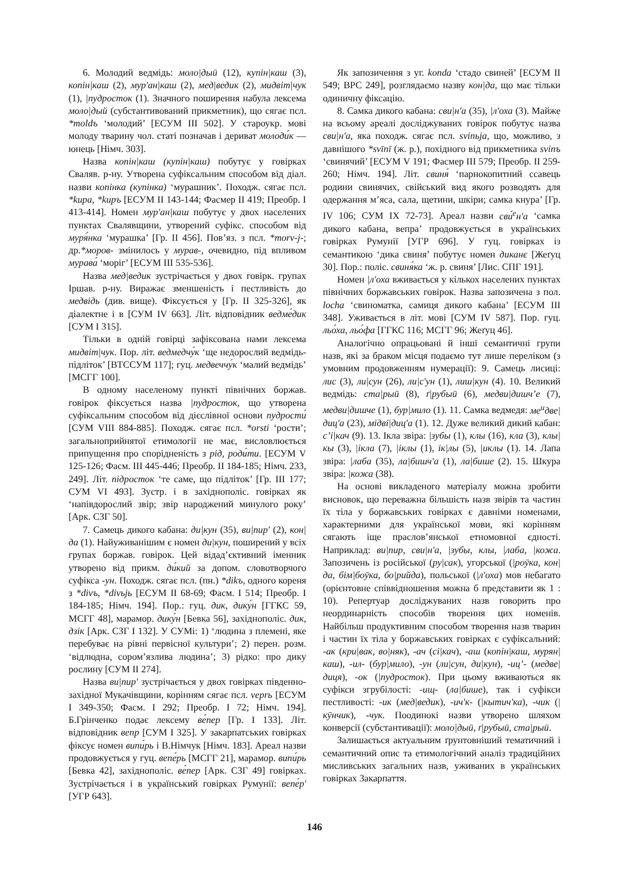6. Молодий ведмідь: моло|дыӣ (12), купін|каш (3), копін|каш (2), мур'ан|каш (2), мед|ведик (2), мидвіт|чук (1), |пудросток (1). Значного поширення набула лексема моло|дый (субстантивований прикметник), що сягає псл. *moldъ ‘молодий’ [ЕСУМ ІІІ 502]. У староукр. мові молоду тварину чол. статі позначав і дериват молоди́к — юнець [Німч. 303].
Назва копін|каш (купін|каш) побутує у говірках Сваляв. р-ну. Утворена суфіксальним способом від діал. назви копінка (купінка) ‘мурашник’. Походж. сягає псл. *kupa, *kupъ [ЕСУМ ІІ 143-144; Фасмер ІІ 419; Преобр. І 413-414]. Номен мур'ан|каш побутує у двох населених пунктах Свалявщини, утворений суфікс. способом від муря́нка ‘мурашка’ [Гр. ІІ 456]. Пов’яз. з псл. *morv-j-; др.*моров- змінилось у мурав-, очевидно, під впливом мурава́ ‘моріг’ [ЕСУМ ІІІ 535-536].
Назва мед|ведик зустрічається у двох говірк. групах Іршав. р-ну. Виражає зменшеність і пестливість до медвідь (див. вище). Фіксується у [Гр. ІІ 325-326], як діалектне і в [СУМ IV 663]. Літ. відповідник ведме́дик [СУМ І 315].
Тільки в одній говірці зафіксована нами лексема мидвіт|чук. Пор. літ. ведмедчу́к ‘ще недорослий ведмідь-підліток’ [ВТССУМ 117]; гуц. медвеччу́к ‘малий ведмідь’ [МСГГ 100].
В одному населеному пункті північних боржав. говірок фіксується назва |пудросток, що утворена суфіксальним способом від дієслівної основи пудрости́ [СУМ VIII 884-885]. Походж. сягає псл. *orsti ‘рости’; загальноприйнятої етимології не має, висловлюється припущення про спорідненість з рід, роди́ти. [ЕСУМ V 125-126; Фасм. ІІІ 445-446; Преобр. ІІ 184-185; Німч. 233, 249]. Літ. підросток ‘те саме, що підліток’ [Гр. ІІІ 177; СУМ VI 493]. Зустр. і в західнополіс. говірках як ‘напівдорослий звір; звір народжений минулого року’ [Арк. СЗГ 50].
7. Самець дикого кабана: ди|кун (35), ви|пир' (2), кон|да (1). Найуживанішим є номен ди|кун, поширений у всіх групах боржав. говірок. Цей відад’єктивний іменник утворено від прикм. ди́кий за допом. словотворчого суфікса -ун. Походж. сягає псл. (пн.) *dikъ, одного кореня з *divъ, *divьjь [ЕСУМ ІІ 68-69; Фасм. І 514; Преобр. І 184-185; Німч. 194]. Пор.: гуц. дик, дику́н [ГГКС 59, МСГГ 48], марамор. дику́н [Бевка 56], західнополіс. дик, дзік [Арк. СЗГ І 132]. У СУМі: 1) ‘людина з племені, яке перебуває на рівні первісної культури’; 2) перен. розм. ‘відлюдна, сором’язлива людина’; 3) рідко: про дику рослину [СУМ ІІ 274].
Назва ви|пир' зустрічається у двох говірках південно-західної Мукачівщини, корінням сягає псл. veprь [ЕСУМ І 349-350; Фасм. І 292; Преобр. І 72; Німч. 194]. Б.Грінченко подає лексему ве́пер [Гр. І 133]. Літ. відповідник вепр [СУМ І 325]. У закарпатських говірках фіксує номен випи́рь і В.Німчук [Німч. 183]. Ареал назви продовжується у гуц. вепе́рь [МСГГ 21], марамор. випи́рь [Бевка 42], західнополіс. ве́пер [Арк. СЗГ 49] говірках. Зустрічається і в український говірках Румунії: вепе́р' [УГР 643].
Як запозичення з уг. konda ‘стадо свиней’ [ЕСУМ ІІ 549; ВРС 249], розглядаємо назву кон|да, що має тільки одиничну фіксацію.
8. Самка дикого кабана: сви|н'а (35), |л'оха (3). Майже на всьому ареалі досліджуваних говірок побутує назва сви|н'а, яка походж. сягає псл. svinьja, що, можливо, з давнішого *svīnī (ж. р.), похідного від прикметника svinъ ‘свинячий’ [ЕСУМ V 191; Фасмер ІІІ 579; Преобр. ІІ 259-260; Німч. 194]. Літ. свиня́ ‘парнокопитний ссавець родини свинячих, свійський вид якого розводять для одержання м’яса, сала, щетини, шкіри; самка кнура’ [Гр. IV 106; СУМ IX 72-73]. Ареал назви сви́<sup>е</sup>н'а ‘самка дикого кабана, вепра’ продовжується в українських говірках Румунії [УГР 696]. У гуц. говірках із семантикою ‘дика свиня’ побутує номен диканє [Жеґуц 30]. Пор.: поліс. свиня́ка ‘ж. р. свиня’ [Лис. СПГ 191].
Номен |л'оха вживається у кількох населених пунктах північних боржавських говірок. Назва запозичена з пол. locha ‘свиноматка, самиця дикого кабана’ [ЕСУМ ІІІ 348]. Уживається в літ. мові [СУМ IV 587]. Пор. гуц. льо́ха, льо́фа [ГГКС 116; МСГГ 96; Жеґуц 46].
Аналогічно опрацьовані й інші семантичні групи назв, які за браком місця подаємо тут лише переліком (з умовним продовженням нумерації): 9. Самець лисиці: лис (3), ли|сун (26), ли|с'ун (1), лиш|кун (4). 10. Великий ведмідь: ста|рыӣ (8), ґ|рубыӣ (6), медви|дишч’е (7), медви|дишче (1), бур|мило (1). 11. Самка ведмедя: ме<sup>и</sup>две|диц'а (23), мідві|диц'а (1). 12. Дуже великий дикий кабан: с’і|кач (9). 13. Ікла звіра: |зубы (1), клы (16), кла (3), клы|кы (3), |ікла (7), |іклы (1), ік|лы (5), |иклы (1). 14. Лапа звіра: |лаба (35), ла|бишч'а (1), ла|бише (2). 15. Шкура звіра: |кожа (38).
На основі викладеного матеріалу можна зробити висновок, що переважна більшість назв звірів та частин їх тіла у боржавських говірках є давніми номенами, характерними для української мови, які корінням сягають іще праслов’янської етномовної єдності. Наприклад: ви|пир, сви|н'а, |зубы, клы, |лаба, |кожа. Запозичень із російської (ру|сак), угорської (|роӯка, кон|да, бім|боӯка, бо|рийда), польської (|л'оха) мов небагато (орієнтовне співвідношення можна б представити як 1 : 10). Репертуар досліджуваних назв говорить про неординарність способів творення цих номенів. Найбільш продуктивним способом творення назв тварин і частин їх тіла у боржавських говірках є суфіксальний: -ак (кри|вак, во|няк), -ач (сі|кач), -аш (копін|каш, мурян|каш), -ил- (бур|мило), -ун (ли|сун, ди|кун), -иц’- (медве|диця), -ок (|пудросток). При цьому вживаються як суфікси згрубілості: -ищ- (ла|бише), так і суфікси пестливості: -ик (мед|ведик), -ич'к- (|кытич'ка), -чик (|кӯнчик), -чук. Поодинокі назви утворено шляхом конверсії (субстантивації): моло|дыӣ, ґ|рубыӣ, ста|рыӣ.
Залишається актуальним ґрунтовніший тематичний і семантичний опис та етимологічний аналіз традиційних мисливських загальних назв, уживаних в українських говірках Закарпаття.
146